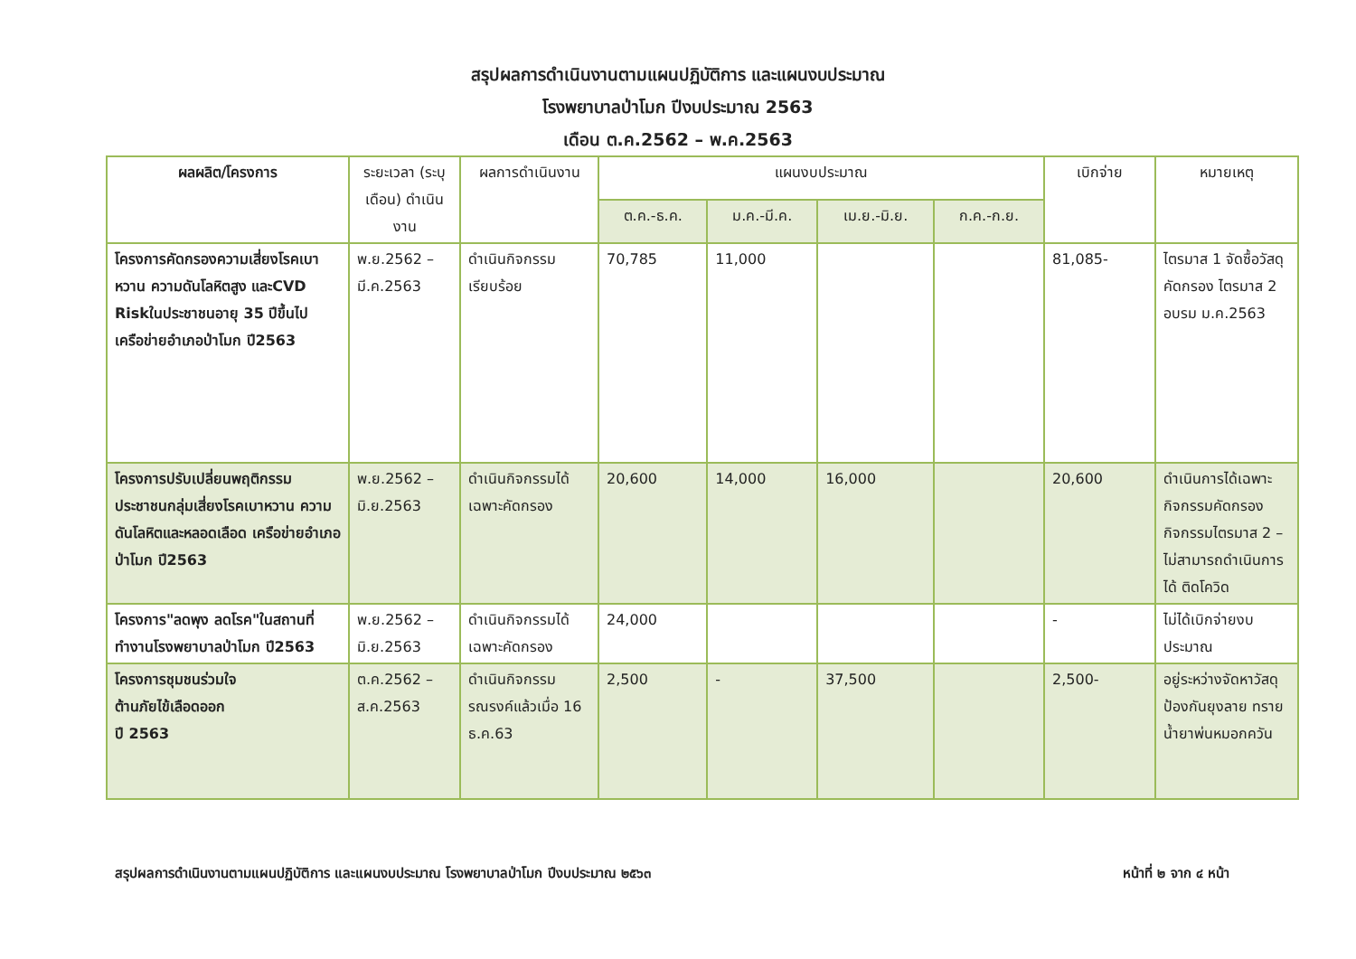สรุปผลการดำเนินงานตามแผนปฏิบัติการ และแผนงบประมาณ
โรงพยาบาลป่าโมก ปีงบประมาณ 2563
เดือน ต.ค.2562 – พ.ค.2563
| ผลผลิต/โครงการ | ระยะเวลา (ระบุเดือน) ดำเนินงาน | ผลการดำเนินงาน | แผนงบประมาณ | | | | เบิกจ่าย | หมายเหตุ |
| --- | --- | --- | --- | --- | --- | --- | --- | --- |
| | | | ต.ค.-ธ.ค. | ม.ค.-มี.ค. | เม.ย.-มิ.ย. | ก.ค.-ก.ย. | | |
| โครงการคัดกรองความเสี่ยงโรคเบาหวาน ความดันโลหิตสูง และCVD Riskในประชาชนอายุ 35 ปีขึ้นไป เครือข่ายอำเภอป่าโมก ปี2563 | พ.ย.2562 – มี.ค.2563 | ดำเนินกิจกรรมเรียบร้อย | 70,785 | 11,000 | | | 81,085- | ไตรมาส 1 จัดซื้อวัสดุคัดกรอง ไตรมาส 2 อบรม ม.ค.2563 |
| โครงการปรับเปลี่ยนพฤติกรรมประชาชนกลุ่มเสี่ยงโรคเบาหวาน ความดันโลหิตและหลอดเลือด เครือข่ายอำเภอป่าโมก ปี2563 | พ.ย.2562 – มิ.ย.2563 | ดำเนินกิจกรรมได้เฉพาะคัดกรอง | 20,600 | 14,000 | 16,000 | | 20,600 | ดำเนินการได้เฉพาะกิจกรรมคัดกรอง กิจกรรมไตรมาส 2 – ไม่สามารถดำเนินการได้ ติดโควิด |
| โครงการ"ลดพุง ลดโรค"ในสถานที่ทำงานโรงพยาบาลป่าโมก ปี2563 | พ.ย.2562 – มิ.ย.2563 | ดำเนินกิจกรรมได้เฉพาะคัดกรอง | 24,000 | | | | - | ไม่ได้เบิกจ่ายงบประมาณ |
| โครงการชุมชนร่วมใจ ต้านภัยไข้เลือดออก ปี 2563 | ต.ค.2562 – ส.ค.2563 | ดำเนินกิจกรรมรณรงค์แล้วเมื่อ 16 ธ.ค.63 | 2,500 | - | 37,500 | | 2,500- | อยู่ระหว่างจัดหาวัสดุป้องกันยุงลาย ทราย น้ำยาพ่นหมอกควัน |
สรุปผลการดำเนินงานตามแผนปฏิบัติการ และแผนงบประมาณ โรงพยาบาลป่าโมก ปีงบประมาณ ๒๕๖๓ หน้าที่ ๒ จาก ๔ หน้า